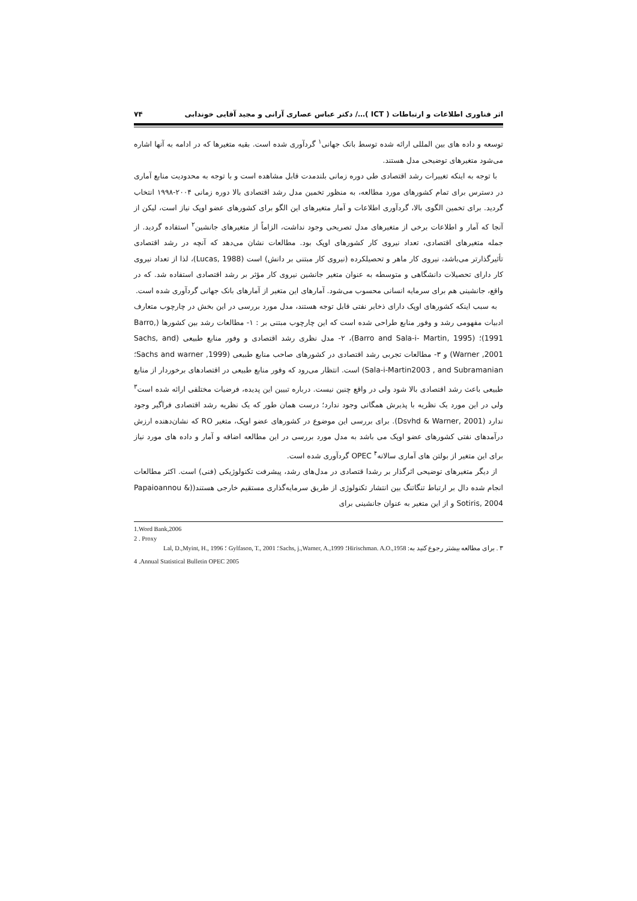اثر فناوری اطلاعات و ارتباطات ( ICT )…/ دکتر عباس عصاری آرانی و مجید آقایی خوندابی ۷۴
توسعه و داده های بین المللی ارائه شده توسط بانک جهانی<sup>۱</sup> گردآوری شده است. بقیه متغیرها که در ادامه به آنها اشاره می‌شود متغیرهای توضیحی مدل هستند.
با توجه به اینکه تغییرات رشد اقتصادی طی دوره زمانی بلندمدت قابل مشاهده است و با توجه به محدودیت منابع آماری در دسترس برای تمام کشورهای مورد مطالعه، به منظور تخمین مدل رشد اقتصادی بالا دوره زمانی ۲۰۰۴-۱۹۹۸ انتخاب گردید. برای تخمین الگوی بالا، گردآوری اطلاعات و آمار متغیرهای این الگو برای کشورهای عضو اوپک نیاز است، لیکن از آنجا که آمار و اطلاعات برخی از متغیرهای مدل تصریحی وجود نداشت، الزاماً از متغیرهای جانشین<sup>۲</sup> استفاده گردید. از جمله متغیرهای اقتصادی، تعداد نیروی کار کشورهای اوپک بود. مطالعات نشان می‌دهد که آنچه در رشد اقتصادی تأثیرگذارتر می‌باشد، نیروی کار ماهر و تحصیلکرده (نیروی کار مبتنی بر دانش) است (Lucas, 1988)، لذا از تعداد نیروی کار دارای تحصیلات دانشگاهی و متوسطه به عنوان متغیر جانشین نیروی کار مؤثر بر رشد اقتصادی استفاده شد. که در واقع، جانشینی هم برای سرمایه انسانی محسوب می‌شود. آمارهای این متغیر از آمارهای بانک جهانی گردآوری شده است.
به سبب اینکه کشورهای اوپک دارای ذخایر نفتی قابل توجه هستند، مدل مورد بررسی در این بخش در چارچوب متعارف ادبیات مفهومی رشد و وفور منابع طراحی شده است که این چارچوب مبتنی بر : ۱- مطالعات رشد بین کشورها (Barro, 1991)؛ (Barro and Sala-i- Martin, 1995)، ۲- مدل نظری رشد اقتصادی و وفور منابع طبیعی (Sachs, and Warner ,2001) و ۳- مطالعات تجربی رشد اقتصادی در کشورهای صاحب منابع طبیعی (Sachs and warner ,1999؛ Sala-i-Martin2003 , and Subramanian) است. انتظار می‌رود که وفور منابع طبیعی در اقتصادهای برخوردار از منابع طبیعی باعث رشد اقتصادی بالا شود ولی در واقع چنین نیست. درباره تبیین این پدیده، فرضیات مختلفی ارائه شده است<sup>۳</sup> ولی در این مورد یک نظریه با پذیرش همگانی وجود ندارد؛ درست همان طور که یک نظریه رشد اقتصادی فراگیر وجود ندارد (Dsvhd & Warner, 2001). برای بررسی این موضوع در کشورهای عضو اوپک، متغیر RO که نشان‌دهنده ارزش درآمدهای نفتی کشورهای عضو اوپک می باشد به مدل مورد بررسی در این مطالعه اضافه و آمار و داده های مورد نیاز برای این متغیر از بولتن های آماری سالانهOPEC <sup>۴</sup> گردآوری شده است.
از دیگر متغیرهای توضیحی اثرگذار بر رشدا قتصادی در مدل‌های رشد، پیشرفت تکنولوژیکی (فنی) است. اکثر مطالعات انجام شده دال بر ارتباط تنگاتنگ بین انتشار تکنولوژی از طریق سرمایه‌گذاری مستقیم خارجی هستند((Papaioannou & Sotiris, 2004 و از این متغیر به عنوان جانشینی برای
1.Word Bank,2006
2 . Proxy
۳ . برای مطالعه بیشتر رجوع کنید به: Hirischman. A.O.,1958؛ Sachs, j.,Warner, A.,1999؛ Gylfason, T., 2001 ؛ Lal, D.,Myint, H., 1996
4 .Annual Statistical Bulletin OPEC 2005